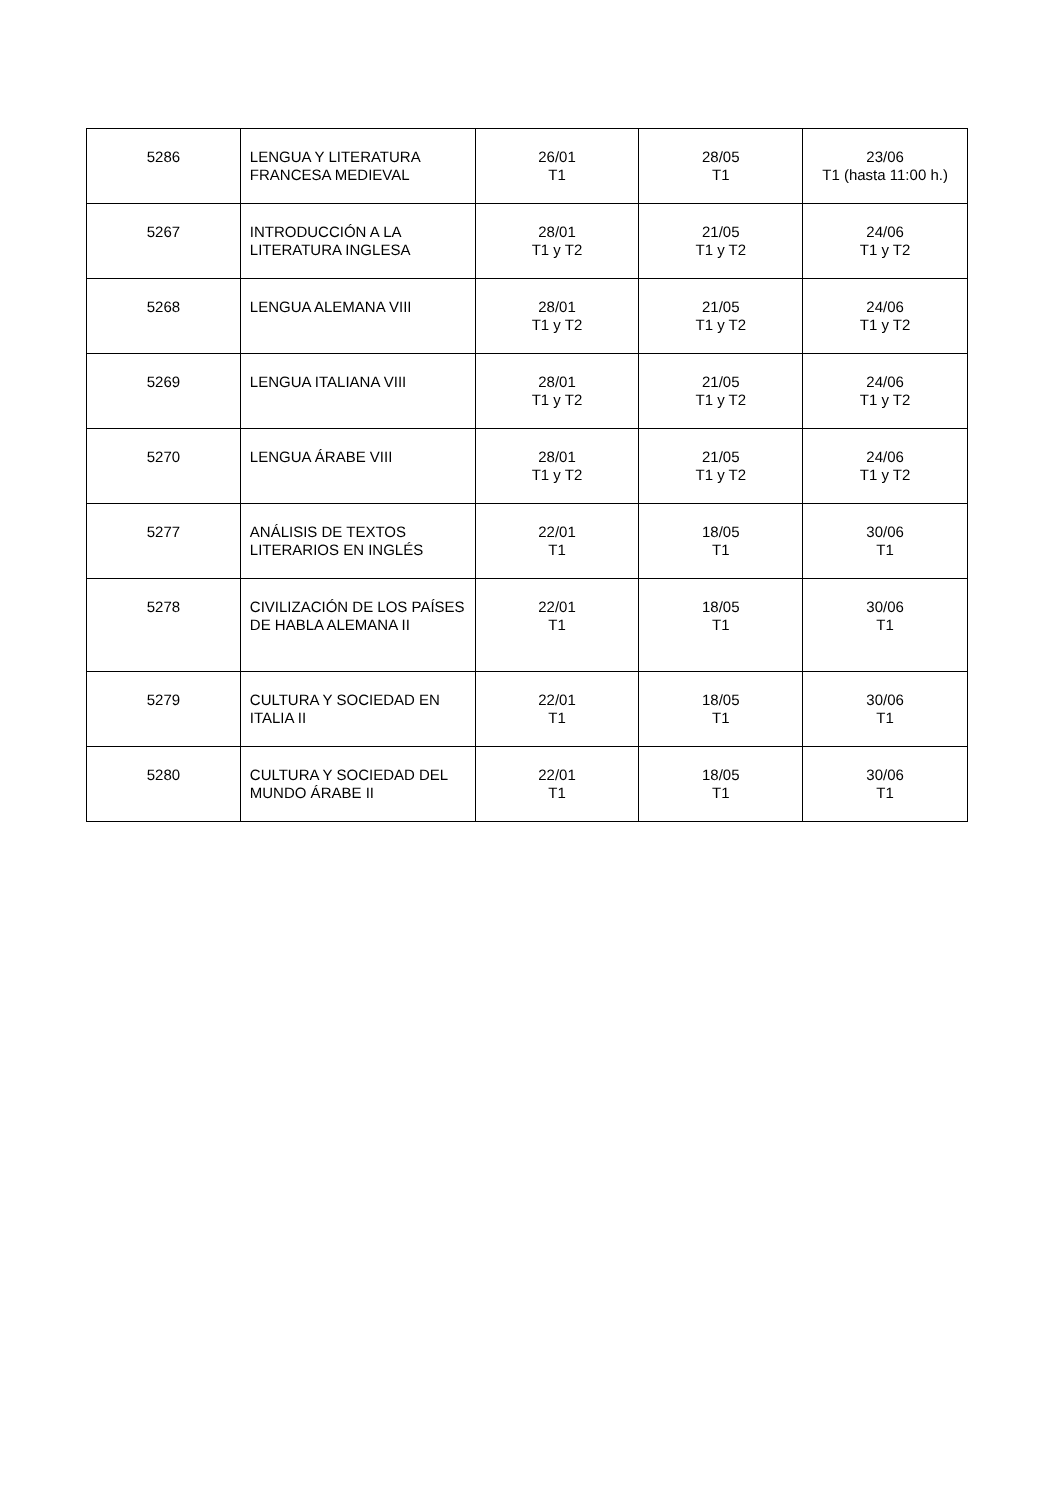| 5286 | LENGUA Y LITERATURA FRANCESA MEDIEVAL | 26/01 T1 | 28/05 T1 | 23/06 T1 (hasta 11:00 h.) |
| 5267 | INTRODUCCIÓN A LA LITERATURA INGLESA | 28/01 T1 y T2 | 21/05 T1 y T2 | 24/06 T1 y T2 |
| 5268 | LENGUA ALEMANA VIII | 28/01 T1 y T2 | 21/05 T1 y T2 | 24/06 T1 y T2 |
| 5269 | LENGUA ITALIANA VIII | 28/01 T1 y T2 | 21/05 T1 y T2 | 24/06 T1 y T2 |
| 5270 | LENGUA ÁRABE VIII | 28/01 T1 y T2 | 21/05 T1 y T2 | 24/06 T1 y T2 |
| 5277 | ANÁLISIS DE TEXTOS LITERARIOS EN INGLÉS | 22/01 T1 | 18/05 T1 | 30/06 T1 |
| 5278 | CIVILIZACIÓN DE LOS PAÍSES DE HABLA ALEMANA II | 22/01 T1 | 18/05 T1 | 30/06 T1 |
| 5279 | CULTURA Y SOCIEDAD EN ITALIA II | 22/01 T1 | 18/05 T1 | 30/06 T1 |
| 5280 | CULTURA Y SOCIEDAD DEL MUNDO ÁRABE II | 22/01 T1 | 18/05 T1 | 30/06 T1 |